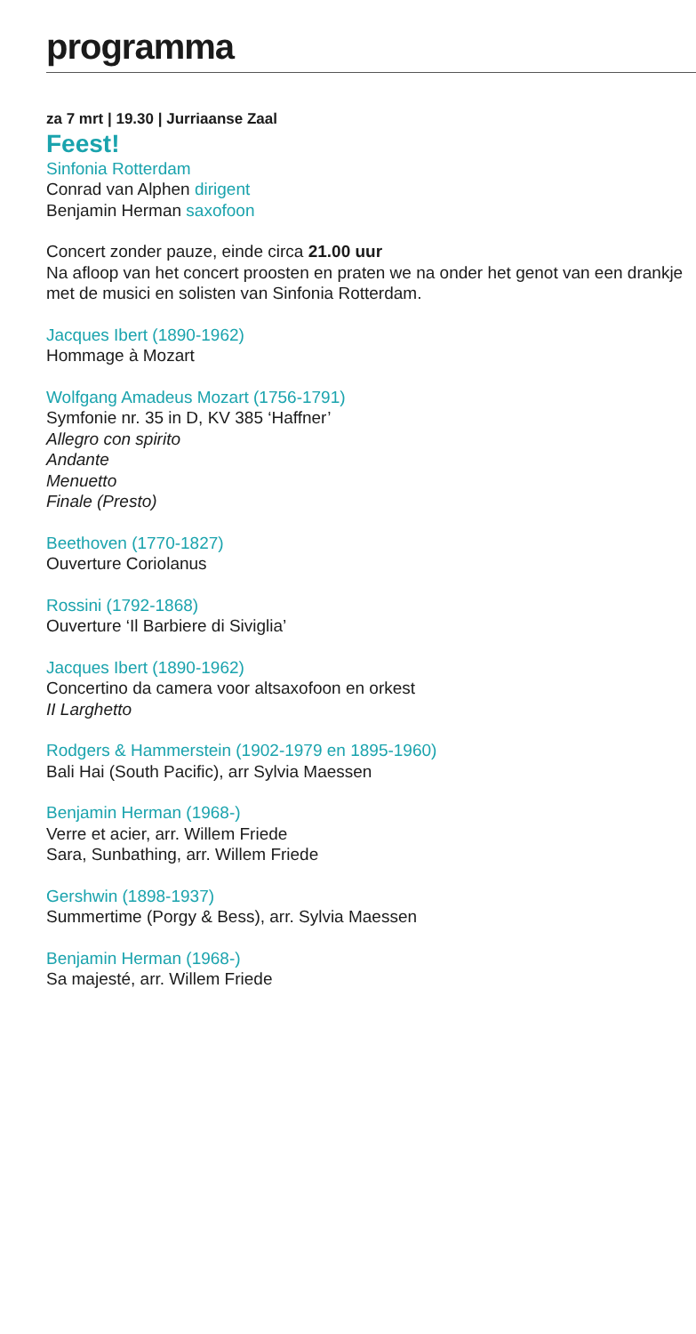programma
za 7 mrt | 19.30 | Jurriaanse Zaal
Feest!
Sinfonia Rotterdam
Conrad van Alphen dirigent
Benjamin Herman saxofoon
Concert zonder pauze, einde circa 21.00 uur
Na afloop van het concert proosten en praten we na onder het genot van een drankje met de musici en solisten van Sinfonia Rotterdam.
Jacques Ibert (1890-1962)
Hommage à Mozart
Wolfgang Amadeus Mozart (1756-1791)
Symfonie nr. 35 in D, KV 385 ‘Haffner’
Allegro con spirito
Andante
Menuetto
Finale (Presto)
Beethoven (1770-1827)
Ouverture Coriolanus
Rossini (1792-1868)
Ouverture ‘Il Barbiere di Siviglia’
Jacques Ibert (1890-1962)
Concertino da camera voor altsaxofoon en orkest
II Larghetto
Rodgers & Hammerstein (1902-1979 en 1895-1960)
Bali Hai (South Pacific), arr Sylvia Maessen
Benjamin Herman (1968-)
Verre et acier, arr. Willem Friede
Sara, Sunbathing, arr. Willem Friede
Gershwin (1898-1937)
Summertime (Porgy & Bess), arr. Sylvia Maessen
Benjamin Herman (1968-)
Sa majesté, arr. Willem Friede